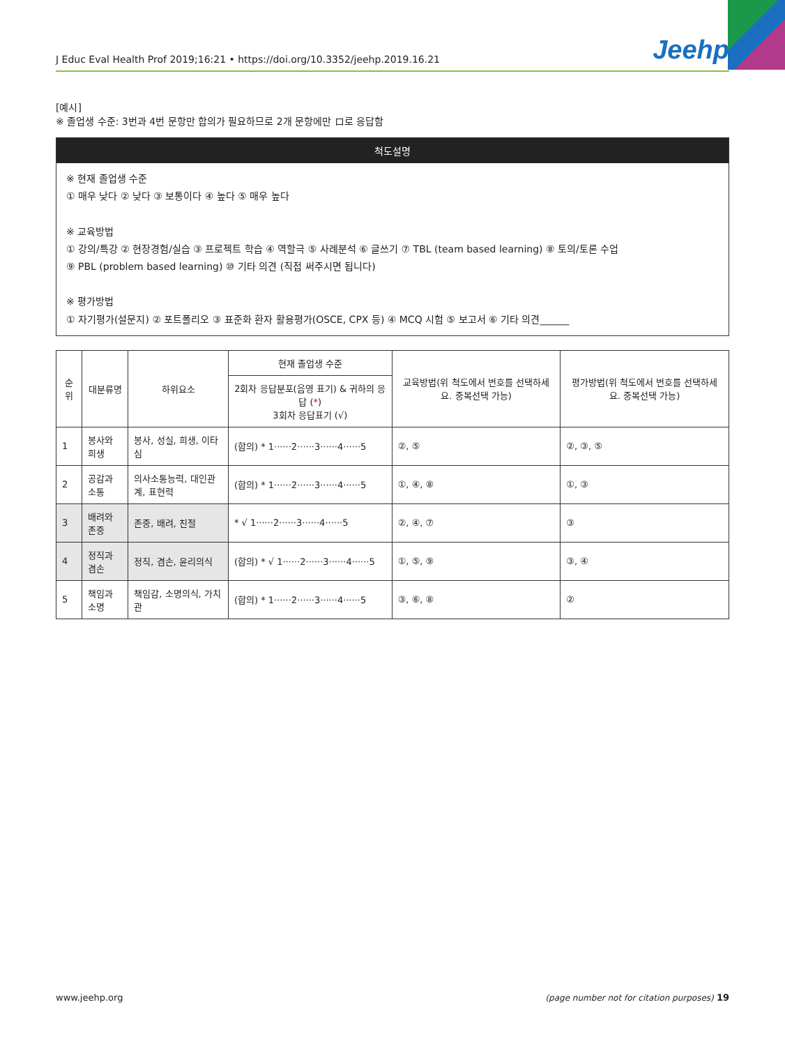J Educ Eval Health Prof 2019;16:21 • https://doi.org/10.3352/jeehp.2019.16.21 Jeehp
[예시]
※ 졸업생 수준: 3번과 4번 문항만 합의가 필요하므로 2개 문항에만 ロ로 응답함
척도설명
※ 현재 졸업생 수준
① 매우 낮다 ② 낮다 ③ 보통이다 ④ 높다 ⑤ 매우 높다
※ 교육방법
① 강의/특강 ② 현장경험/실습 ③ 프로젝트 학습 ④ 역할극 ⑤ 사례분석 ⑥ 글쓰기 ⑦ TBL (team based learning) ⑧ 토의/토론 수업
⑨ PBL (problem based learning) ⑩ 기타 의견 (직접 써주시면 됩니다)
※ 평가방법
① 자기평가(설문지) ② 포트폴리오 ③ 표준화 환자 활용평가(OSCE, CPX 등) ④ MCQ 시험 ⑤ 보고서 ⑥ 기타 의견______
| 순위 | 대분류명 | 하위요소 | 현재 졸업생 수준 | 교육방법(위 척도에서 번호를 선택하세요. 중복선택 가능) | 평가방법(위 척도에서 번호를 선택하세요. 중복선택 가능) |
| --- | --- | --- | --- | --- | --- |
| | | | 2회차 응답분포(음영 표기) & 귀하의 응답 ( * ) 3회차 응답표기 (√) | | |
| 1 | 봉사와 희생 | 봉사, 성실, 희생, 이타심 | (합의) * 1······2······3······4······5 | ②, ⑤ | ②, ③, ⑤ |
| 2 | 공감과 소통 | 의사소통능력, 대인관계, 표현력 | (합의) * 1······2······3······4······5 | ①, ④, ⑧ | ①, ③ |
| 3 | 배려와 존중 | 존중, 배려, 친절 | * √ 1······2······3······4······5 | ②, ④, ⑦ | ③ |
| 4 | 정직과 겸손 | 정직, 겸손, 윤리의식 | (합의) * √ 1······2······3······4······5 | ①, ⑤, ⑨ | ③, ④ |
| 5 | 책임과 소명 | 책임감, 소명의식, 가치관 | (합의) * 1······2······3······4······5 | ③, ⑥, ⑧ | ② |
www.jeehp.org (page number not for citation purposes) 19